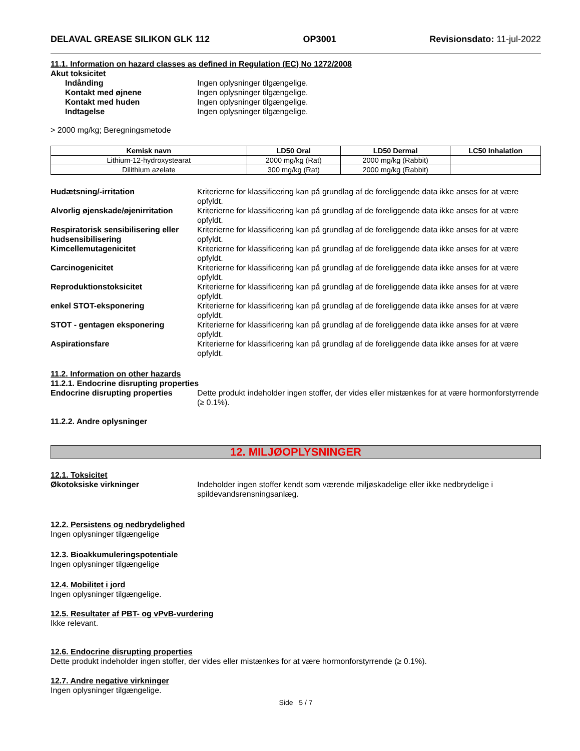DELAVAL GREASE SILIKON GLK 112 OP3001 Revisionsdato: 11-jul-2022
11.1. Information on hazard classes as defined in Regulation (EC) No 1272/2008
Akut toksicitet
Indånding Ingen oplysninger tilgængelige.
Kontakt med øjnene Ingen oplysninger tilgængelige.
Kontakt med huden Ingen oplysninger tilgængelige.
Indtagelse Ingen oplysninger tilgængelige.
> 2000 mg/kg; Beregningsmetode
| Kemisk navn | LD50 Oral | LD50 Dermal | LC50 Inhalation |
| --- | --- | --- | --- |
| Lithium-12-hydroxystearat | 2000 mg/kg (Rat) | 2000 mg/kg (Rabbit) | |
| Dilithium azelate | 300 mg/kg (Rat) | 2000 mg/kg (Rabbit) | |
Hudætsning/-irritation Kriterierne for klassificering kan på grundlag af de foreliggende data ikke anses for at være opfyldt.
Alvorlig øjenskade/øjenirritation
Kriterierne for klassificering kan på grundlag af de foreliggende data ikke anses for at være opfyldt.
Respiratorisk sensibilisering eller hudsensibilisering
Kriterierne for klassificering kan på grundlag af de foreliggende data ikke anses for at være opfyldt.
Kimcellemutagenicitet Kriterierne for klassificering kan på grundlag af de foreliggende data ikke anses for at være opfyldt.
Carcinogenicitet Kriterierne for klassificering kan på grundlag af de foreliggende data ikke anses for at være opfyldt.
Reproduktionstoksicitet Kriterierne for klassificering kan på grundlag af de foreliggende data ikke anses for at være opfyldt.
enkel STOT-eksponering Kriterierne for klassificering kan på grundlag af de foreliggende data ikke anses for at være opfyldt.
STOT - gentagen eksponering Kriterierne for klassificering kan på grundlag af de foreliggende data ikke anses for at være opfyldt.
Aspirationsfare Kriterierne for klassificering kan på grundlag af de foreliggende data ikke anses for at være opfyldt.
11.2. Information on other hazards
11.2.1. Endocrine disrupting properties
Endocrine disrupting properties
Dette produkt indeholder ingen stoffer, der vides eller mistænkes for at være hormonforstyrrende (≥ 0.1%).
11.2.2. Andre oplysninger
12. MILJØOPLYSNINGER
12.1. Toksicitet
Økotoksiske virkninger Indeholder ingen stoffer kendt som værende miljøskadelige eller ikke nedbrydelige i spildevandsrensningsanlæg.
12.2. Persistens og nedbrydelighed
Ingen oplysninger tilgængelige
12.3. Bioakkumuleringspotentiale
Ingen oplysninger tilgængelige
12.4. Mobilitet i jord
Ingen oplysninger tilgængelige.
12.5. Resultater af PBT- og vPvB-vurdering
Ikke relevant.
12.6. Endocrine disrupting properties
Dette produkt indeholder ingen stoffer, der vides eller mistænkes for at være hormonforstyrrende (≥ 0.1%).
12.7. Andre negative virkninger
Ingen oplysninger tilgængelige.
Side 5 / 7